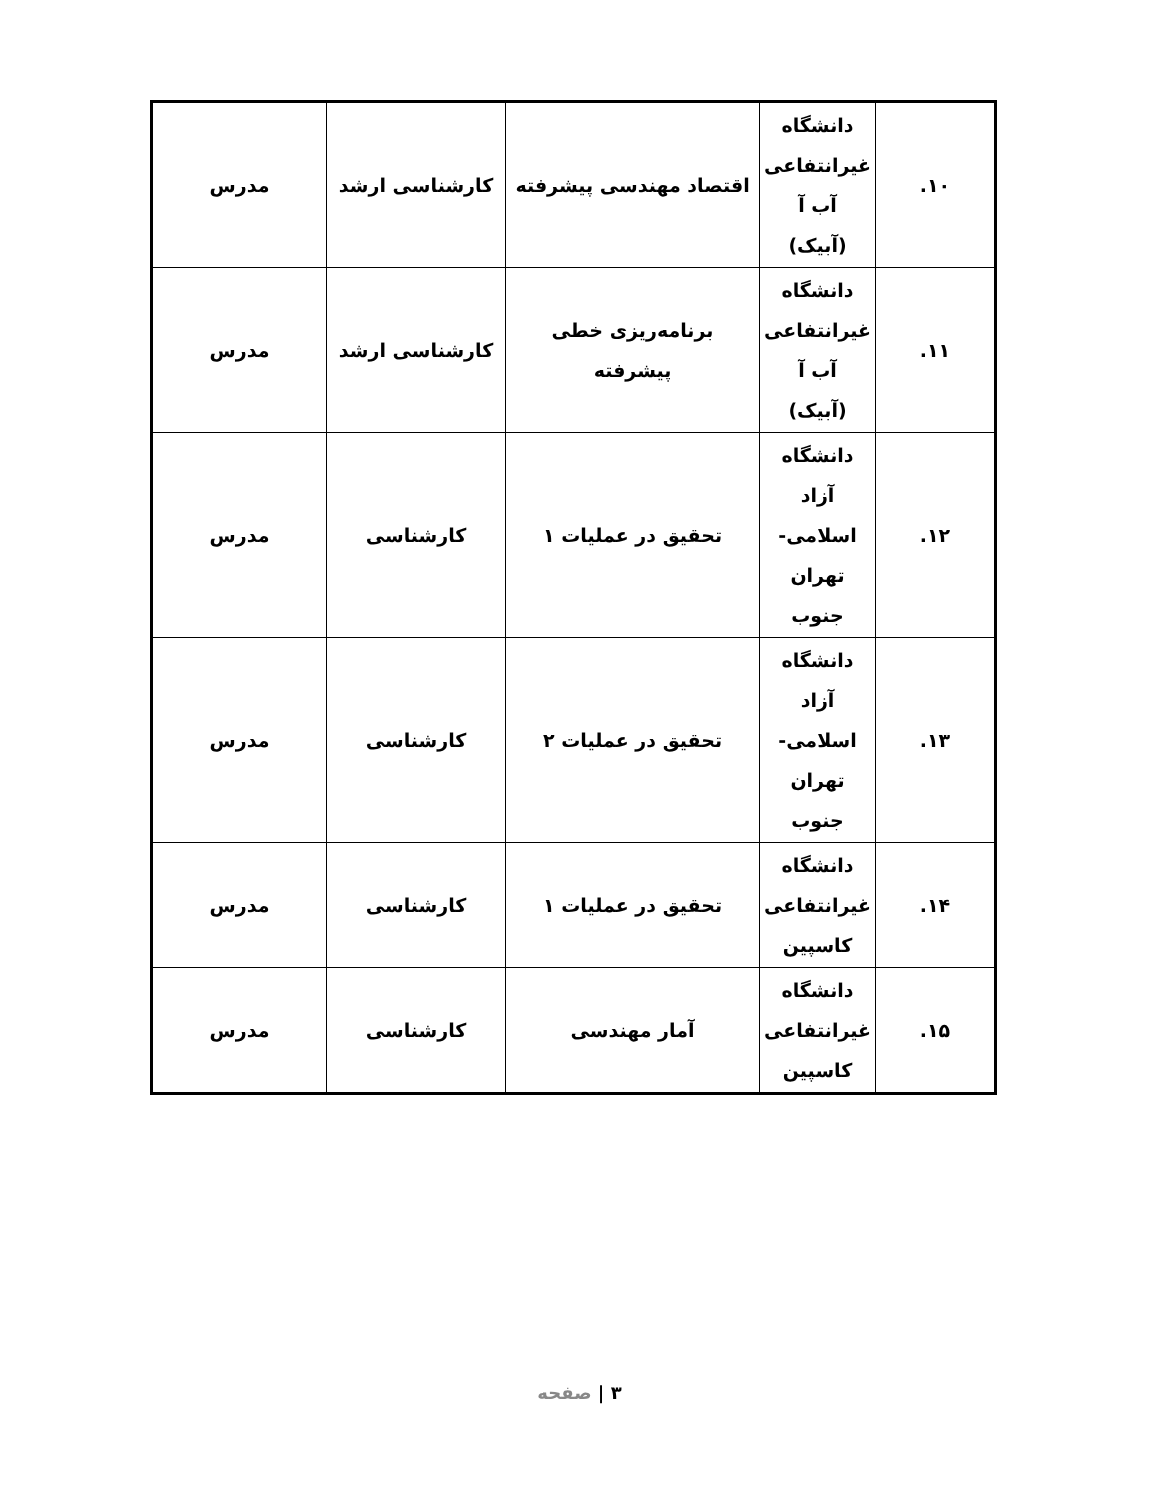| ۱۰. | دانشگاه غیرانتفاعی آب آ (آبیک) | اقتصاد مهندسی پیشرفته | کارشناسی ارشد | مدرس |
| ۱۱. | دانشگاه غیرانتفاعی آب آ (آبیک) | برنامه‌ریزی خطی پیشرفته | کارشناسی ارشد | مدرس |
| ۱۲. | دانشگاه آزاد اسلامی- تهران جنوب | تحقیق در عملیات ۱ | کارشناسی | مدرس |
| ۱۳. | دانشگاه آزاد اسلامی- تهران جنوب | تحقیق در عملیات ۲ | کارشناسی | مدرس |
| ۱۴. | دانشگاه غیرانتفاعی کاسپین | تحقیق در عملیات ۱ | کارشناسی | مدرس |
| ۱۵. | دانشگاه غیرانتفاعی کاسپین | آمار مهندسی | کارشناسی | مدرس |
۳ | صفحه